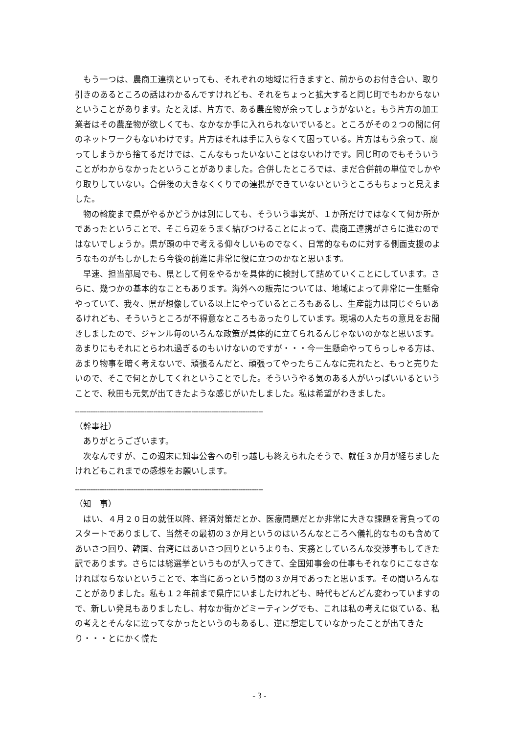もう一つは、農商工連携といっても、それぞれの地域に行きますと、前からのお付き合い、取り引きのあるところの話はわかるんですけれども、それをちょっと拡大すると同じ町でもわからないということがあります。たとえば、片方で、ある農産物が余ってしょうがないと。もう片方の加工業者はその農産物が欲しくても、なかなか手に入れられないでいると。ところがその２つの間に何のネットワークもないわけです。片方はそれは手に入らなくて困っている。片方はもう余って、腐ってしまうから捨てるだけでは、こんなもったいないことはないわけです。同じ町のでもそういうことがわからなかったということがありました。合併したところでは、まだ合併前の単位でしかやり取りしていない。合併後の大きなくくりでの連携ができていないというところもちょっと見えました。
物の斡旋まで県がやるかどうかは別にしても、そういう事実が、１か所だけではなくて何か所かであったということで、そこら辺をうまく結びつけることによって、農商工連携がさらに進むのではないでしょうか。県が頭の中で考える仰々しいものでなく、日常的なものに対する側面支援のようなものがもしかしたら今後の前進に非常に役に立つのかなと思います。
早速、担当部局でも、県として何をやるかを具体的に検討して詰めていくことにしています。さらに、幾つかの基本的なこともあります。海外への販売については、地域によって非常に一生懸命やっていて、我々、県が想像している以上にやっているところもあるし、生産能力は同じぐらいあるけれども、そういうところが不得意なところもあったりしています。現場の人たちの意見をお聞きしましたので、ジャンル毎のいろんな政策が具体的に立てられるんじゃないのかなと思います。あまりにもそれにとらわれ過ぎるのもいけないのですが・・・今一生懸命やってらっしゃる方は、あまり物事を暗く考えないで、頑張るんだと、頑張ってやったらこんなに売れたと、もっと売りたいので、そこで何とかしてくれということでした。そういうやる気のある人がいっぱいいるということで、秋田も元気が出てきたような感じがいたしました。私は希望がわきました。
------------------------------------------------------------------------------------
（幹事社）
ありがとうございます。
次なんですが、この週末に知事公舎への引っ越しも終えられたそうで、就任３か月が経ちましたけれどもこれまでの感想をお願いします。
------------------------------------------------------------------------------------
（知　事）
はい、４月２０日の就任以降、経済対策だとか、医療問題だとか非常に大きな課題を背負ってのスタートでありまして、当然その最初の３か月というのはいろんなところへ儀礼的なものも含めてあいさつ回り、韓国、台湾にはあいさつ回りというよりも、実務としていろんな交渉事もしてきた訳であります。さらには総選挙というものが入ってきて、全国知事会の仕事もそれなりにこなさなければならないということで、本当にあっという間の３か月であったと思います。その間いろんなことがありました。私も１２年前まで県庁にいましたけれども、時代もどんどん変わっていますので、新しい発見もありましたし、村なか街かどミーティングでも、これは私の考えに似ている、私の考えとそんなに違ってなかったというのもあるし、逆に想定していなかったことが出てきたり・・・とにかく慌た
- 3 -